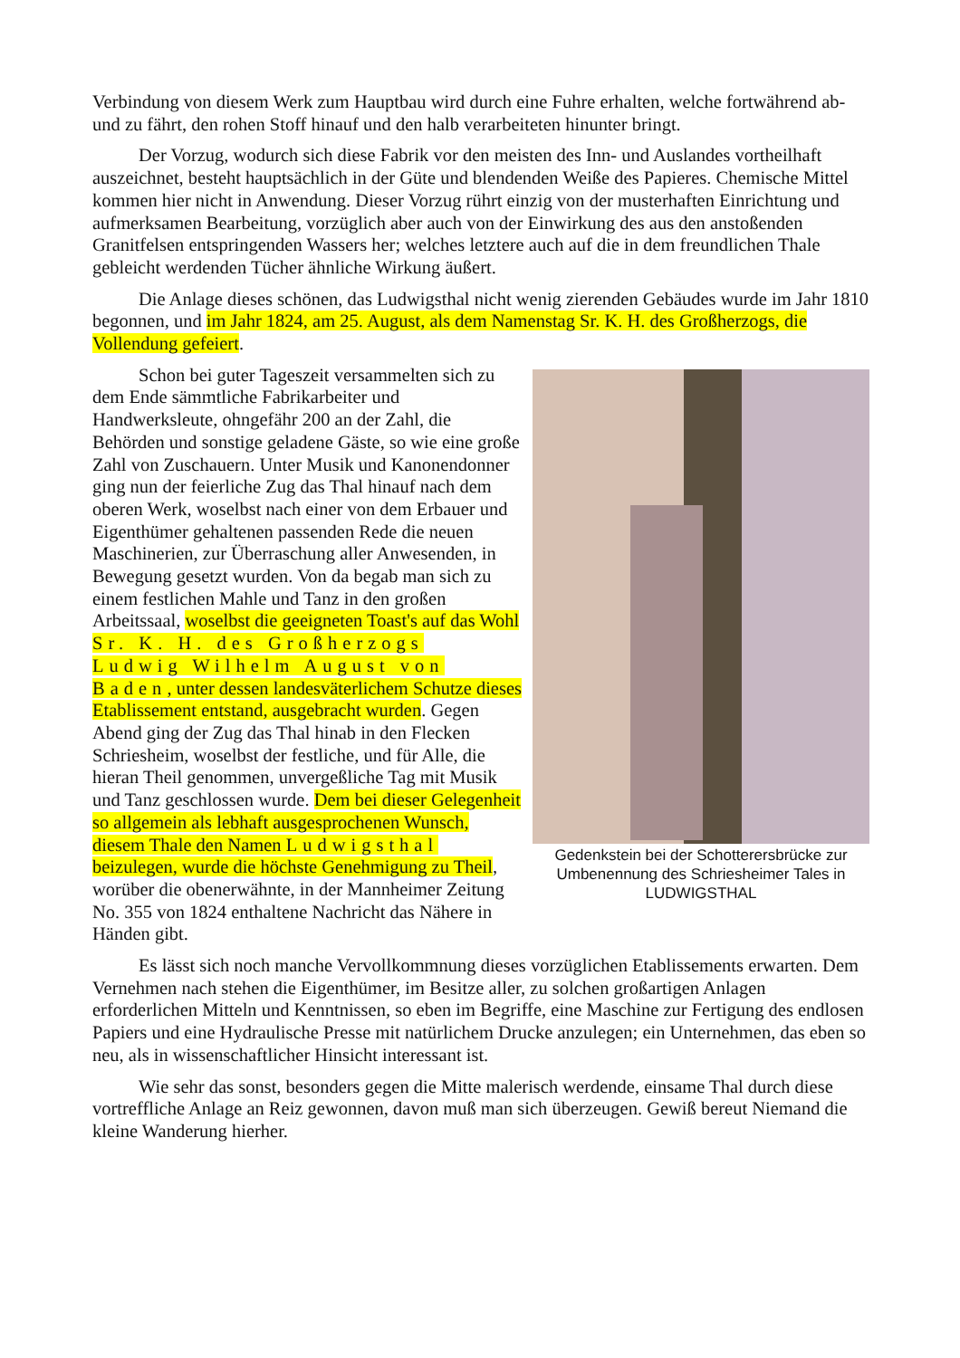Verbindung von diesem Werk zum Hauptbau wird durch eine Fuhre erhalten, welche fortwährend ab- und zu fährt, den rohen Stoff hinauf und den halb verarbeiteten hinunter bringt.
Der Vorzug, wodurch sich diese Fabrik vor den meisten des Inn- und Auslandes vortheilhaft auszeichnet, besteht hauptsächlich in der Güte und blendenden Weiße des Papieres. Chemische Mittel kommen hier nicht in Anwendung. Dieser Vorzug rührt einzig von der musterhaften Einrichtung und aufmerksamen Bearbeitung, vorzüglich aber auch von der Einwirkung des aus den anstoßenden Granitfelsen entspringenden Wassers her; welches letztere auch auf die in dem freundlichen Thale gebleicht werdenden Tücher ähnliche Wirkung äußert.
Die Anlage dieses schönen, das Ludwigsthal nicht wenig zierenden Gebäudes wurde im Jahr 1810 begonnen, und im Jahr 1824, am 25. August, als dem Namenstag Sr. K. H. des Großherzogs, die Vollendung gefeiert.
Gedenkstein bei der Schotterersbrücke zur Umbenennung des Schriesheimer Tales in LUDWIGSTHAL
Schon bei guter Tageszeit versammelten sich zu dem Ende sämmtliche Fabrikarbeiter und Handwerksleute, ohngefähr 200 an der Zahl, die Behörden und sonstige geladene Gäste, so wie eine große Zahl von Zuschauern. Unter Musik und Kanonendonner ging nun der feierliche Zug das Thal hinauf nach dem oberen Werk, woselbst nach einer von dem Erbauer und Eigenthümer gehaltenen passenden Rede die neuen Maschinerien, zur Überraschung aller Anwesenden, in Bewegung gesetzt wurden. Von da begab man sich zu einem festlichen Mahle und Tanz in den großen Arbeitssaal, woselbst die geeigneten Toast's auf das Wohl Sr. K. H. des Großherzogs Ludwig Wilhelm August von Baden, unter dessen landesväterlichem Schutze dieses Etablissement entstand, ausgebracht wurden. Gegen Abend ging der Zug das Thal hinab in den Flecken Schriesheim, woselbst der festliche, und für Alle, die hieran Theil genommen, unvergeßliche Tag mit Musik und Tanz geschlossen wurde. Dem bei dieser Gelegenheit so allgemein als lebhaft ausgesprochenen Wunsch, diesem Thale den Namen Ludwigsthal beizulegen, wurde die höchste Genehmigung zu Theil, worüber die obenerwähnte, in der Mannheimer Zeitung No. 355 von 1824 enthaltene Nachricht das Nähere in Händen gibt.
Es lässt sich noch manche Vervollkommnung dieses vorzüglichen Etablissements erwarten. Dem Vernehmen nach stehen die Eigenthümer, im Besitze aller, zu solchen großartigen Anlagen erforderlichen Mitteln und Kenntnissen, so eben im Begriffe, eine Maschine zur Fertigung des endlosen Papiers und eine Hydraulische Presse mit natürlichem Drucke anzulegen; ein Unternehmen, das eben so neu, als in wissenschaftlicher Hinsicht interessant ist.
Wie sehr das sonst, besonders gegen die Mitte malerisch werdende, einsame Thal durch diese vortreffliche Anlage an Reiz gewonnen, davon muß man sich überzeugen. Gewiß bereut Niemand die kleine Wanderung hierher.